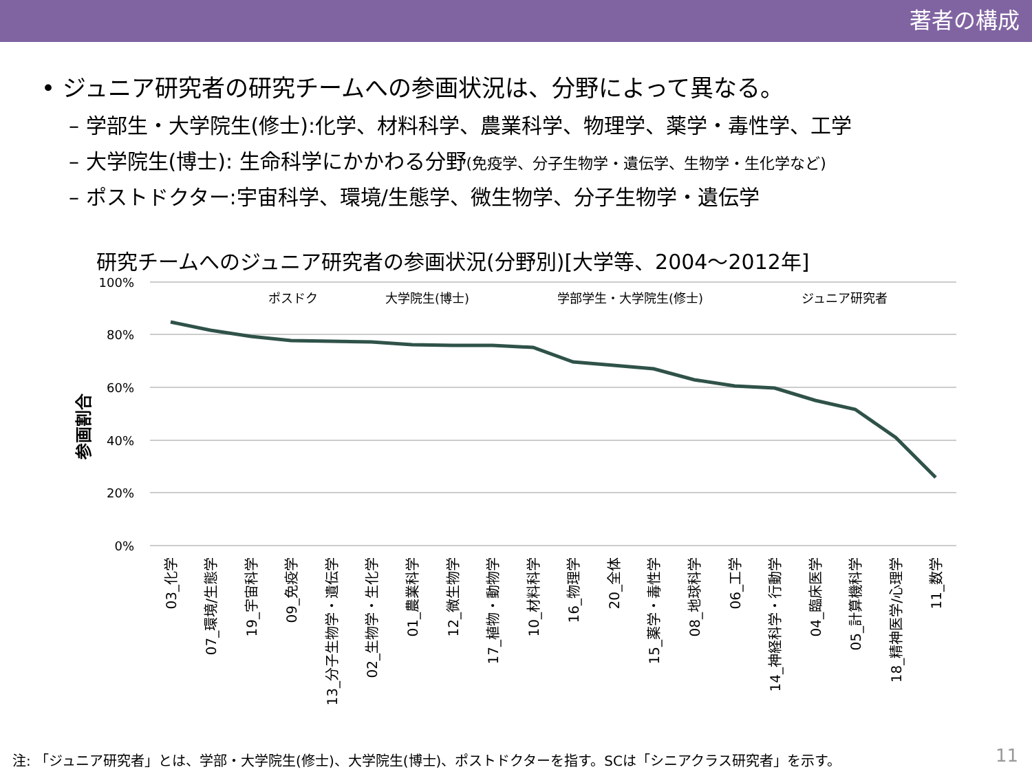著者の構成
• ジュニア研究者の研究チームへの参画状況は、分野によって異なる。
– 学部生・大学院生(修士):化学、材料科学、農業科学、物理学、薬学・毒性学、工学
– 大学院生(博士): 生命科学にかかわる分野(免疫学、分子生物学・遺伝学、生物学・生化学など)
– ポストドクター:宇宙科学、環境/生態学、微生物学、分子生物学・遺伝学
研究チームへのジュニア研究者の参画状況(分野別)[大学等、2004～2012年]
参画割合
100%
80%
60%
40%
20%
0%
ポスドク
大学院生(博士)
学部学生・大学院生(修士)
ジュニア研究者
03_化学
07_環境/生態学
19_宇宙科学
09_免疫学
13_分子生物学・遺伝学
02_生物学・生化学
01_農業科学
12_微生物学
17_植物・動物学
10_材料科学
16_物理学
20_全体
15_薬学・毒性学
08_地球科学
06_工学
14_神経科学・行動学
04_臨床医学
05_計算機科学
18_精神医学/心理学
11_数学
注: 「ジュニア研究者」とは、学部・大学院生(修士)、大学院生(博士)、ポストドクターを指す。SCは「シニアクラス研究者」を示す。
11